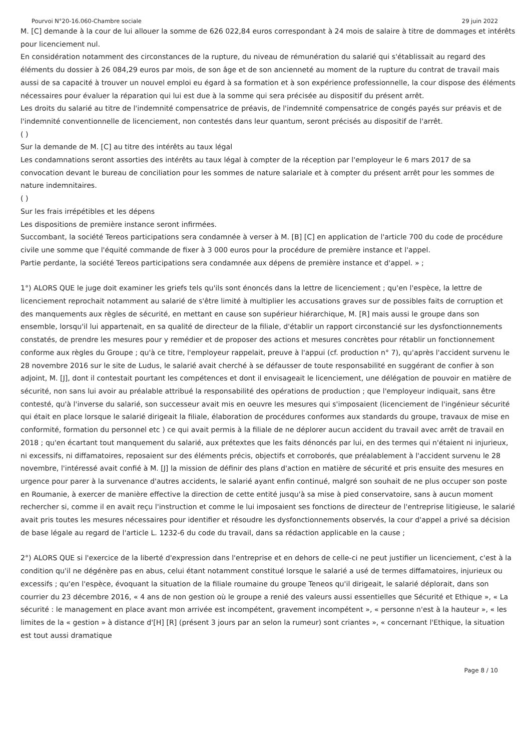Pourvoi N°20-16.060-Chambre sociale 29 juin 2022
M. [C] demande à la cour de lui allouer la somme de 626 022,84 euros correspondant à 24 mois de salaire à titre de dommages et intérêts pour licenciement nul.
En considération notamment des circonstances de la rupture, du niveau de rémunération du salarié qui s'établissait au regard des éléments du dossier à 26 084,29 euros par mois, de son âge et de son ancienneté au moment de la rupture du contrat de travail mais aussi de sa capacité à trouver un nouvel emploi eu égard à sa formation et à son expérience professionnelle, la cour dispose des éléments nécessaires pour évaluer la réparation qui lui est due à la somme qui sera précisée au dispositif du présent arrêt.
Les droits du salarié au titre de l'indemnité compensatrice de préavis, de l'indemnité compensatrice de congés payés sur préavis et de l'indemnité conventionnelle de licenciement, non contestés dans leur quantum, seront précisés au dispositif de l'arrêt.
( )
Sur la demande de M. [C] au titre des intérêts au taux légal
Les condamnations seront assorties des intérêts au taux légal à compter de la réception par l'employeur le 6 mars 2017 de sa convocation devant le bureau de conciliation pour les sommes de nature salariale et à compter du présent arrêt pour les sommes de nature indemnitaires.
( )
Sur les frais irrépétibles et les dépens
Les dispositions de première instance seront infirmées.
Succombant, la société Tereos participations sera condamnée à verser à M. [B] [C] en application de l'article 700 du code de procédure civile une somme que l'équité commande de fixer à 3 000 euros pour la procédure de première instance et l'appel.
Partie perdante, la société Tereos participations sera condamnée aux dépens de première instance et d'appel. » ;
1°) ALORS QUE le juge doit examiner les griefs tels qu'ils sont énoncés dans la lettre de licenciement ; qu'en l'espèce, la lettre de licenciement reprochait notamment au salarié de s'être limité à multiplier les accusations graves sur de possibles faits de corruption et des manquements aux règles de sécurité, en mettant en cause son supérieur hiérarchique, M. [R] mais aussi le groupe dans son ensemble, lorsqu'il lui appartenait, en sa qualité de directeur de la filiale, d'établir un rapport circonstancié sur les dysfonctionnements constatés, de prendre les mesures pour y remédier et de proposer des actions et mesures concrètes pour rétablir un fonctionnement conforme aux règles du Groupe ; qu'à ce titre, l'employeur rappelait, preuve à l'appui (cf. production n° 7), qu'après l'accident survenu le 28 novembre 2016 sur le site de Ludus, le salarié avait cherché à se défausser de toute responsabilité en suggérant de confier à son adjoint, M. [J], dont il contestait pourtant les compétences et dont il envisageait le licenciement, une délégation de pouvoir en matière de sécurité, non sans lui avoir au préalable attribué la responsabilité des opérations de production ; que l'employeur indiquait, sans être contesté, qu'à l'inverse du salarié, son successeur avait mis en oeuvre les mesures qui s'imposaient (licenciement de l'ingénieur sécurité qui était en place lorsque le salarié dirigeait la filiale, élaboration de procédures conformes aux standards du groupe, travaux de mise en conformité, formation du personnel etc ) ce qui avait permis à la filiale de ne déplorer aucun accident du travail avec arrêt de travail en 2018 ; qu'en écartant tout manquement du salarié, aux prétextes que les faits dénoncés par lui, en des termes qui n'étaient ni injurieux, ni excessifs, ni diffamatoires, reposaient sur des éléments précis, objectifs et corroborés, que préalablement à l'accident survenu le 28 novembre, l'intéressé avait confié à M. [J] la mission de définir des plans d'action en matière de sécurité et pris ensuite des mesures en urgence pour parer à la survenance d'autres accidents, le salarié ayant enfin continué, malgré son souhait de ne plus occuper son poste en Roumanie, à exercer de manière effective la direction de cette entité jusqu'à sa mise à pied conservatoire, sans à aucun moment rechercher si, comme il en avait reçu l'instruction et comme le lui imposaient ses fonctions de directeur de l'entreprise litigieuse, le salarié avait pris toutes les mesures nécessaires pour identifier et résoudre les dysfonctionnements observés, la cour d'appel a privé sa décision de base légale au regard de l'article L. 1232-6 du code du travail, dans sa rédaction applicable en la cause ;
2°) ALORS QUE si l'exercice de la liberté d'expression dans l'entreprise et en dehors de celle-ci ne peut justifier un licenciement, c'est à la condition qu'il ne dégénère pas en abus, celui étant notamment constitué lorsque le salarié a usé de termes diffamatoires, injurieux ou excessifs ; qu'en l'espèce, évoquant la situation de la filiale roumaine du groupe Teneos qu'il dirigeait, le salarié déplorait, dans son courrier du 23 décembre 2016, « 4 ans de non gestion où le groupe a renié des valeurs aussi essentielles que Sécurité et Ethique », « La sécurité : le management en place avant mon arrivée est incompétent, gravement incompétent », « personne n'est à la hauteur », « les limites de la « gestion » à distance d'[H] [R] (présent 3 jours par an selon la rumeur) sont criantes », « concernant l'Ethique, la situation est tout aussi dramatique
Page 8 / 10